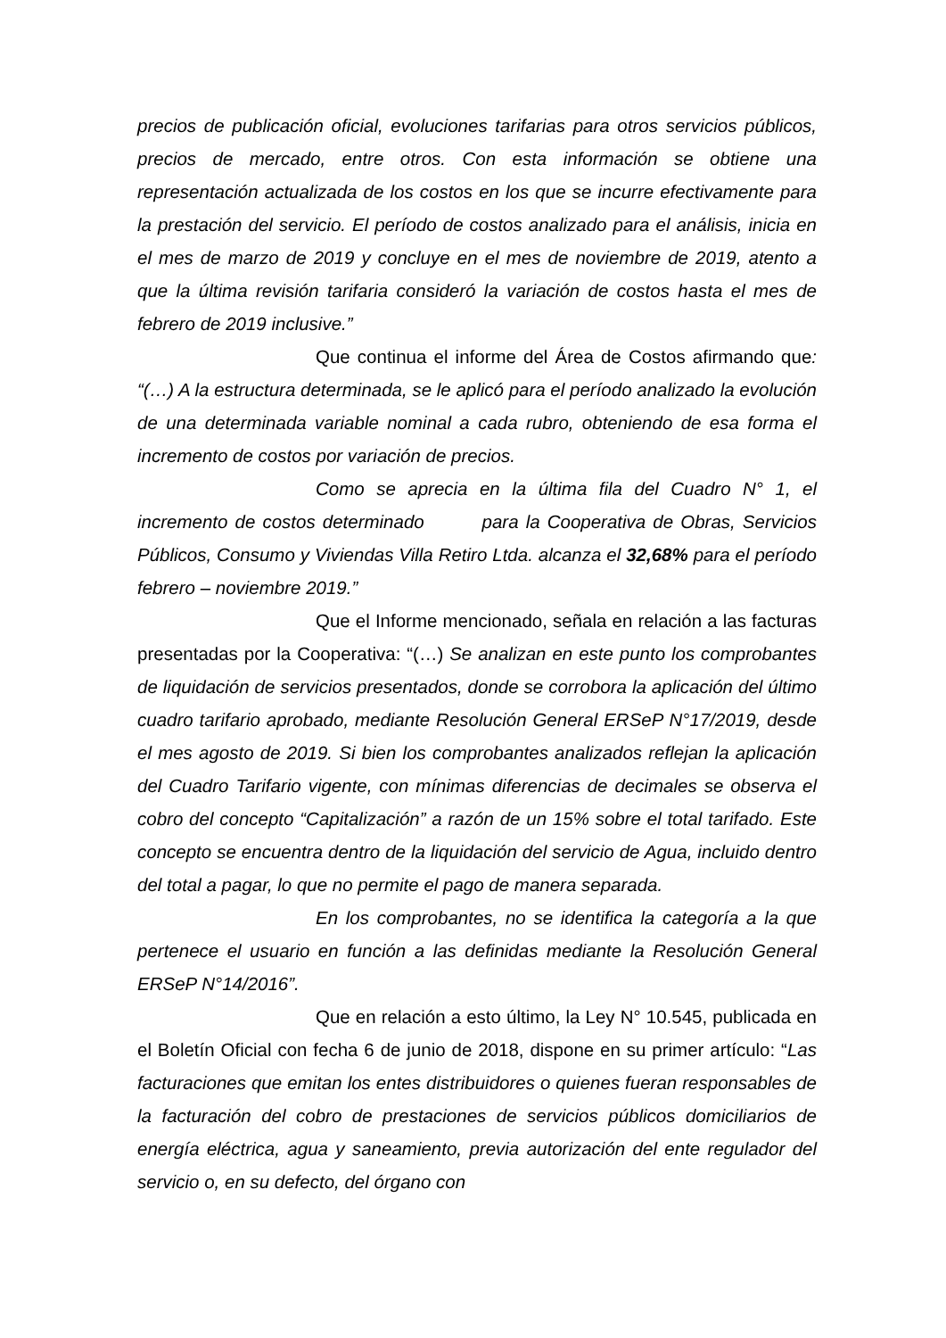precios de publicación oficial, evoluciones tarifarias para otros servicios públicos, precios de mercado, entre otros. Con esta información se obtiene una representación actualizada de los costos en los que se incurre efectivamente para la prestación del servicio. El período de costos analizado para el análisis, inicia en el mes de marzo de 2019 y concluye en el mes de noviembre de 2019, atento a que la última revisión tarifaria consideró la variación de costos hasta el mes de febrero de 2019 inclusive.”
Que continua el informe del Área de Costos afirmando que: “(…) A la estructura determinada, se le aplicó para el período analizado la evolución de una determinada variable nominal a cada rubro, obteniendo de esa forma el incremento de costos por variación de precios.
Como se aprecia en la última fila del Cuadro N° 1, el incremento de costos determinado para la Cooperativa de Obras, Servicios Públicos, Consumo y Viviendas Villa Retiro Ltda. alcanza el 32,68% para el período febrero – noviembre 2019.”
Que el Informe mencionado, señala en relación a las facturas presentadas por la Cooperativa: “(…) Se analizan en este punto los comprobantes de liquidación de servicios presentados, donde se corrobora la aplicación del último cuadro tarifario aprobado, mediante Resolución General ERSeP N°17/2019, desde el mes agosto de 2019. Si bien los comprobantes analizados reflejan la aplicación del Cuadro Tarifario vigente, con mínimas diferencias de decimales se observa el cobro del concepto “Capitalización” a razón de un 15% sobre el total tarifado. Este concepto se encuentra dentro de la liquidación del servicio de Agua, incluido dentro del total a pagar, lo que no permite el pago de manera separada.
En los comprobantes, no se identifica la categoría a la que pertenece el usuario en función a las definidas mediante la Resolución General ERSeP N°14/2016”.
Que en relación a esto último, la Ley N° 10.545, publicada en el Boletín Oficial con fecha 6 de junio de 2018, dispone en su primer artículo: “Las facturaciones que emitan los entes distribuidores o quienes fueran responsables de la facturación del cobro de prestaciones de servicios públicos domiciliarios de energía eléctrica, agua y saneamiento, previa autorización del ente regulador del servicio o, en su defecto, del órgano con